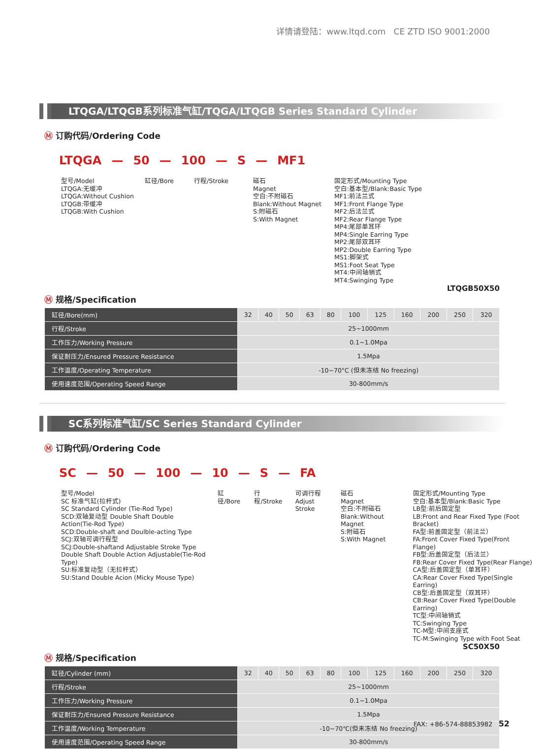详情请登陆：www.ltqd.com CE ZTD ISO 9001:2000
LTQGA/LTQGB系列标准气缸/TQGA/LTQGB Series Standard Cylinder
Ⓜ 订购代码/Ordering Code
LTQGA — 50 — 100 — S — MF1
型号/Model
LTQGA:无缓冲
LTQGA:Without Cushion
LTQGB:带缓冲
LTQGB:With Cushion
缸径/Bore 行程/Stroke 磁石
Magnet
空白:不附磁石
Blank:Without Magnet
S:附磁石
S:With Magnet
固定形式/Mounting Type
空白:基本型/Blank:Basic Type
MF1:前法兰式
MF1:Front Flange Type
MF2:后法兰式
MF2:Rear Flange Type
MP4:尾部单耳环
MP4:Single Earring Type
MP2:尾部双耳环
MP2:Double Earring Type
MS1:脚架式
MS1:Foot Seat Type
MT4:中间轴销式
MT4:Swinging Type
LTQGB50X50
Ⓜ 规格/Specification
| 缸径/Bore(mm) | 32 | 40 | 50 | 63 | 80 | 100 | 125 | 160 | 200 | 250 | 320 |
| --- | --- | --- | --- | --- | --- | --- | --- | --- | --- | --- | --- |
| 行程/Stroke | 25~1000mm | | | | | | | | | | |
| 工作压力/Working Pressure | 0.1~1.0Mpa | | | | | | | | | | |
| 保证耐压力/Ensured Pressure Resistance | 1.5Mpa | | | | | | | | | | |
| 工作温度/Operating Temperature | -10~70°C (但未冻结 No freezing) | | | | | | | | | | |
| 使用速度范围/Operating Speed Range | 30-800mm/s | | | | | | | | | | |
SC系列标准气缸/SC Series Standard Cylinder
Ⓜ 订购代码/Ordering Code
SC — 50 — 100 — 10 — S — FA
型号/Model
SC 标准气缸(拉杆式)
SC Standard Cylinder (Tie-Rod Type)
SCD:双轴复动型 Double Shaft Double Action(Tie-Rod Type)
SCD:Double-shaft and Doulble-acting Type
SCJ:双轴可调行程型
SCJ:Double-shaftand Adjustable Stroke Type
Double Shaft Double Action Adjustable(Tie-Rod Type)
SU:标准复动型（无拉杆式）
SU:Stand Double Acion (Micky Mouse Type)
缸径/Bore
行程/Stroke
可调行程
Adjust Stroke
磁石
Magnet
空白:不附磁石
Blank:Without Magnet
S:附磁石
S:With Magnet
固定形式/Mounting Type
空白:基本型/Blank:Basic Type
LB型:前后固定型
LB:Front and Rear Fixed Type (Foot Bracket)
FA型:前盖固定型（前法兰）
FA:Front Cover Fixed Type(Front Flange)
FB型:后盖固定型（后法兰）
FB:Rear Cover Fixed Type(Rear Flange)
CA型:后盖固定型（单耳环）
CA:Rear Cover Fixed Type(Single Earring)
CB型:后盖固定型（双耳环）
CB:Rear Cover Fixed Type(Double Earring)
TC型:中间轴销式
TC:Swinging Type
TC-M型:中间支座式
TC-M:Swinging Type with Foot Seat
SC50X50
Ⓜ 规格/Specification
| 缸径/Cylinder (mm) | 32 | 40 | 50 | 63 | 80 | 100 | 125 | 160 | 200 | 250 | 320 |
| --- | --- | --- | --- | --- | --- | --- | --- | --- | --- | --- | --- |
| 行程/Stroke | 25~1000mm | | | | | | | | | | |
| 工作压力/Working Pressure | 0.1~1.0Mpa | | | | | | | | | | |
| 保证耐压力/Ensured Pressure Resistance | 1.5Mpa | | | | | | | | | | |
| 工作温度/Working Temperature | -10~70℃(但未冻结 No freezing) | | | | | | | | | | |
| 使用速度范围/Operating Speed Range | 30-800mm/s | | | | | | | | | | |
FAX: +86-574-88853982 52